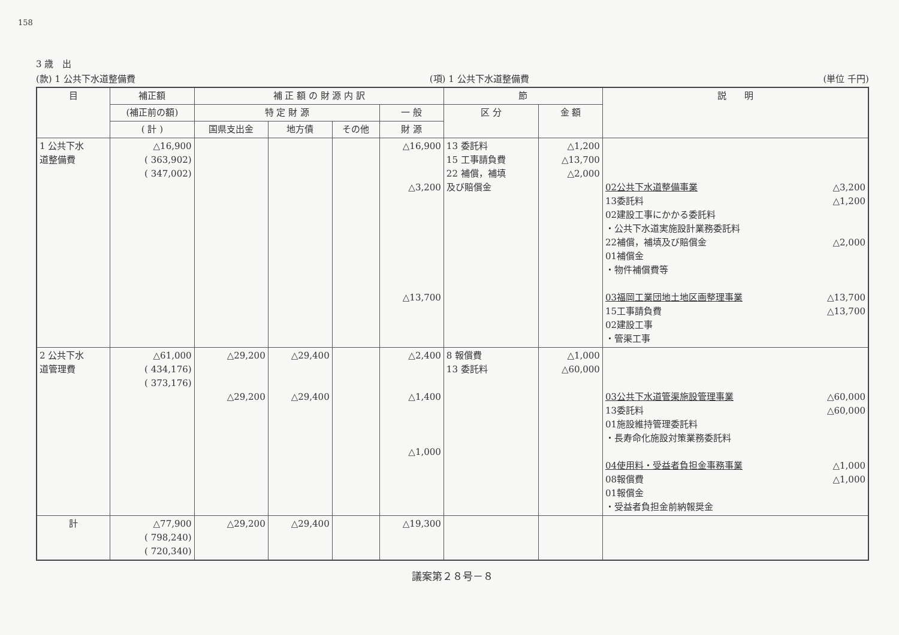158
3 歳　出
(款) 1 公共下水道整備費 (項) 1 公共下水道整備費 (単位 千円)
| 目 | 補正額 | 補 正 額 の 財 源 内 訳 | | | | 節 | | 説 明 |
| --- | --- | --- | --- | --- | --- | --- | --- | --- |
| | (補正前の額) | 特 定 財 源 | | | 一 般 | 区 分 | 金 額 | |
| | ( 計 ) | 国県支出金 | 地方債 | その他 | 財 源 | | | |
| 1 公共下水 道整備費 | △16,900 ( 363,902) ( 347,002) | | | | △16,900 △3,200 △13,700 | 13 委託料 15 工事請負費 22 補償，補填 及び賠償金 | △1,200 △13,700 △2,000 | 02公共下水道整備事業 △3,200 13委託料 △1,200 02建設工事にかかる委託料 ・公共下水道実施設計業務委託料 22補償，補填及び賠償金 △2,000 01補償金 ・物件補償費等 03福岡工業団地土地区画整理事業 △13,700 15工事請負費 △13,700 02建設工事 ・管渠工事 |
| 2 公共下水 道管理費 | △61,000 ( 434,176) ( 373,176) | △29,200 △29,200 | △29,400 △29,400 | | △2,400 △1,400 △1,000 | 8 報償費 13 委託料 | △1,000 △60,000 | 03公共下水道管渠施設管理事業 △60,000 13委託料 △60,000 01施設維持管理委託料 ・長寿命化施設対策業務委託料 04使用料・受益者負担金事務事業 △1,000 08報償費 △1,000 01報償金 ・受益者負担金前納報奨金 |
| 計 | △77,900 ( 798,240) ( 720,340) | △29,200 | △29,400 | | △19,300 | | | |
議案第２８号－８